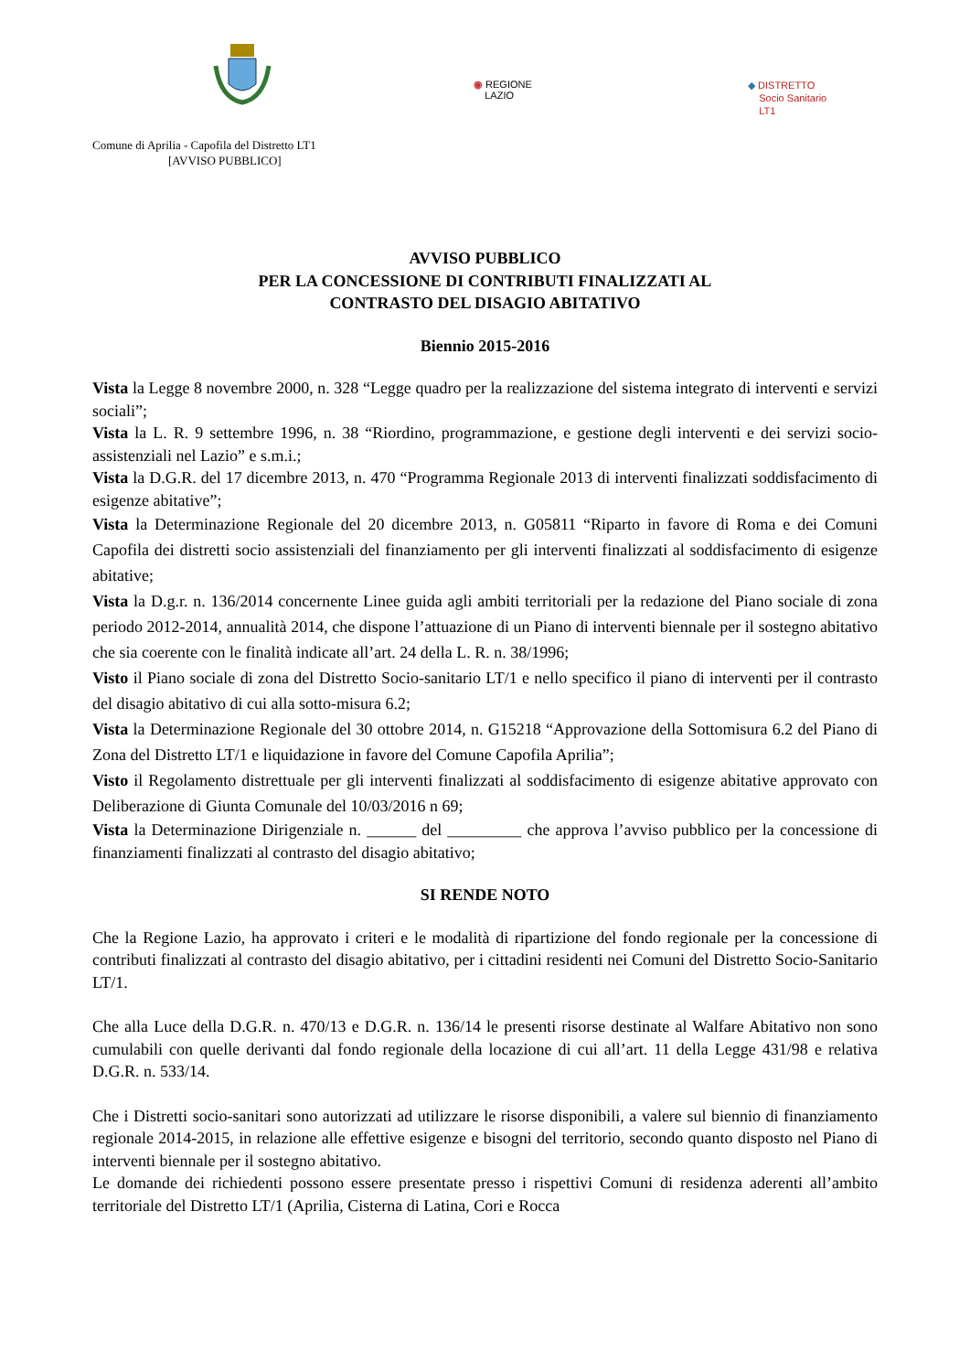◉ REGIONE
LAZIO
◆ DISTRETTO
Socio Sanitario
LT1
Comune di Aprilia - Capofila del Distretto LT1
[AVVISO PUBBLICO]
AVVISO PUBBLICO
PER LA CONCESSIONE DI CONTRIBUTI FINALIZZATI AL
CONTRASTO DEL DISAGIO ABITATIVO
Biennio 2015-2016
Vista la Legge 8 novembre 2000, n. 328 “Legge quadro per la realizzazione del sistema integrato di interventi e servizi sociali”;
Vista la L. R. 9 settembre 1996, n. 38 “Riordino, programmazione, e gestione degli interventi e dei servizi socio-assistenziali nel Lazio” e s.m.i.;
Vista la D.G.R. del 17 dicembre 2013, n. 470 “Programma Regionale 2013 di interventi finalizzati soddisfacimento di esigenze abitative”;
Vista la Determinazione Regionale del 20 dicembre 2013, n. G05811 “Riparto in favore di Roma e dei Comuni Capofila dei distretti socio assistenziali del finanziamento per gli interventi finalizzati al soddisfacimento di esigenze abitative;
Vista la D.g.r. n. 136/2014 concernente Linee guida agli ambiti territoriali per la redazione del Piano sociale di zona periodo 2012-2014, annualità 2014, che dispone l’attuazione di un Piano di interventi biennale per il sostegno abitativo che sia coerente con le finalità indicate all’art. 24 della L. R. n. 38/1996;
Visto il Piano sociale di zona del Distretto Socio-sanitario LT/1 e nello specifico il piano di interventi per il contrasto del disagio abitativo di cui alla sotto-misura 6.2;
Vista la Determinazione Regionale del 30 ottobre 2014, n. G15218 “Approvazione della Sottomisura 6.2 del Piano di Zona del Distretto LT/1 e liquidazione in favore del Comune Capofila Aprilia”;
Visto il Regolamento distrettuale per gli interventi finalizzati al soddisfacimento di esigenze abitative approvato con Deliberazione di Giunta Comunale del 10/03/2016 n 69;
Vista la Determinazione Dirigenziale n. ______ del _________ che approva l’avviso pubblico per la concessione di finanziamenti finalizzati al contrasto del disagio abitativo;
SI RENDE NOTO
Che la Regione Lazio, ha approvato i criteri e le modalità di ripartizione del fondo regionale per la concessione di contributi finalizzati al contrasto del disagio abitativo, per i cittadini residenti nei Comuni del Distretto Socio-Sanitario LT/1.
Che alla Luce della D.G.R. n. 470/13 e D.G.R. n. 136/14 le presenti risorse destinate al Walfare Abitativo non sono cumulabili con quelle derivanti dal fondo regionale della locazione di cui all’art. 11 della Legge 431/98 e relativa D.G.R. n. 533/14.
Che i Distretti socio-sanitari sono autorizzati ad utilizzare le risorse disponibili, a valere sul biennio di finanziamento regionale 2014-2015, in relazione alle effettive esigenze e bisogni del territorio, secondo quanto disposto nel Piano di interventi biennale per il sostegno abitativo.
Le domande dei richiedenti possono essere presentate presso i rispettivi Comuni di residenza aderenti all’ambito territoriale del Distretto LT/1 (Aprilia, Cisterna di Latina, Cori e Rocca